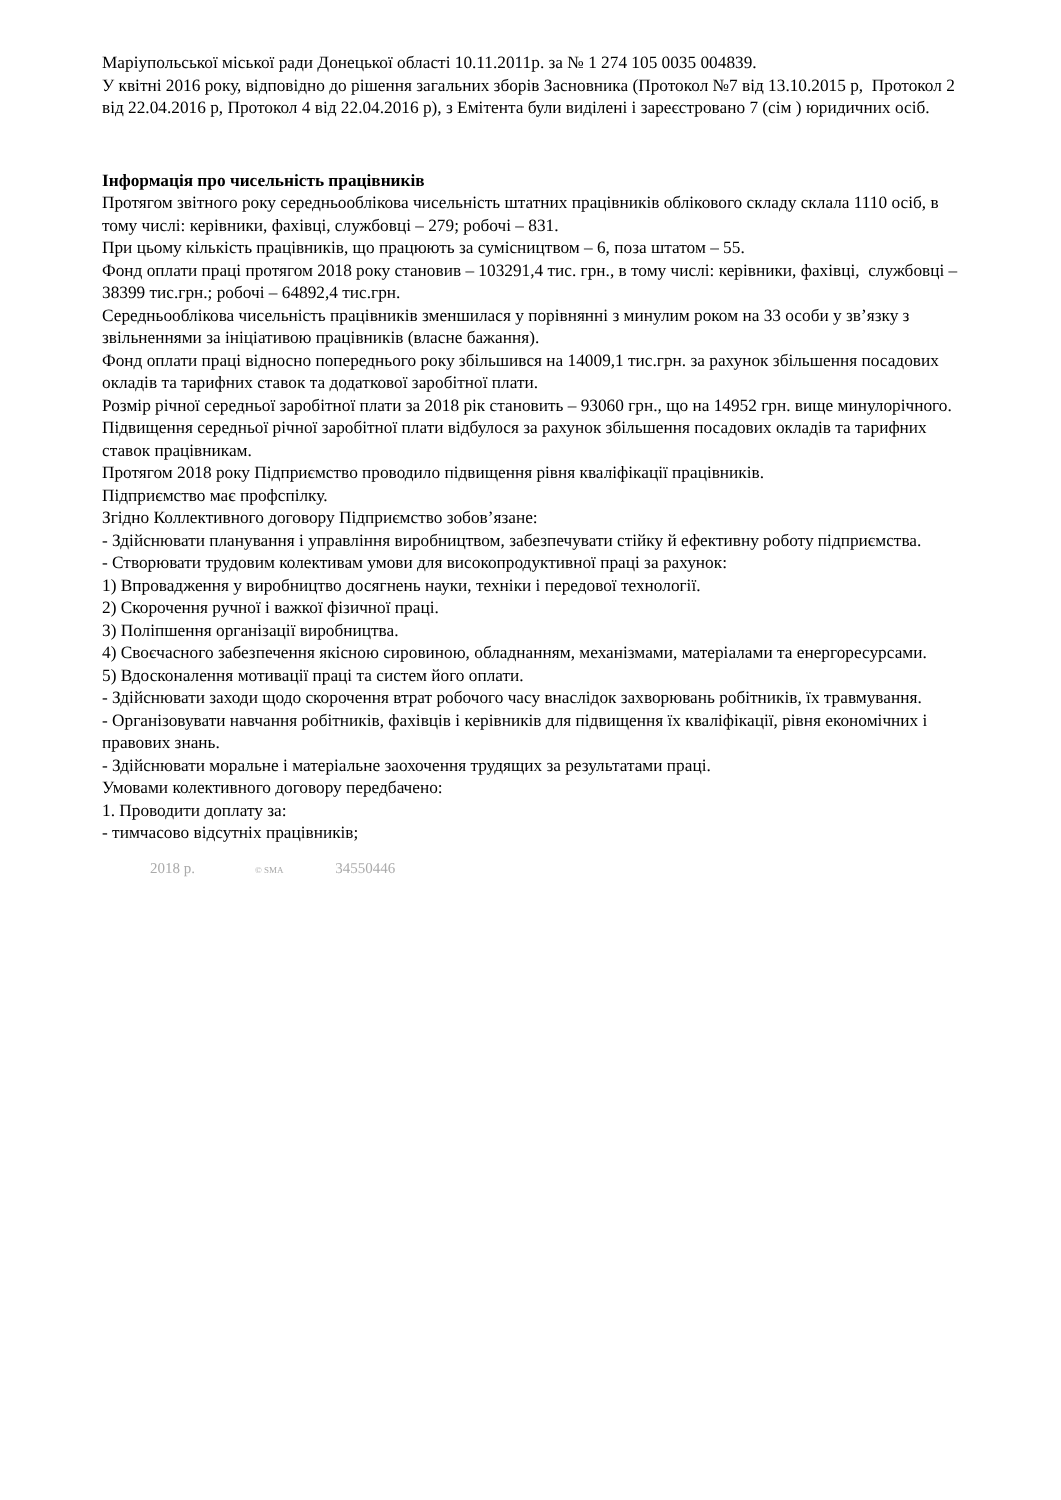Маріупольської міської ради Донецької області 10.11.2011р. за № 1 274 105 0035 004839.
У квітні 2016 року, відповідно до рішення загальних зборів Засновника (Протокол №7 від 13.10.2015 р, Протокол 2 від 22.04.2016 р, Протокол 4 від 22.04.2016 р), з Емітента були виділені і зареєстровано 7 (сім ) юридичних осіб.
Інформація про чисельність працівників
Протягом звітного року середньооблікова чисельність штатних працівників облікового складу склала 1110 осіб, в тому числі: керівники, фахівці, службовці – 279; робочі – 831.
При цьому кількість працівників, що працюють за сумісництвом – 6, поза штатом – 55.
Фонд оплати праці протягом 2018 року становив – 103291,4 тис. грн., в тому числі: керівники, фахівці, службовці – 38399 тис.грн.; робочі – 64892,4 тис.грн.
Середньооблікова чисельність працівників зменшилася у порівнянні з минулим роком на 33 особи у зв’язку з звільненнями за ініціативою працівників (власне бажання).
Фонд оплати праці відносно попереднього року збільшився на 14009,1 тис.грн. за рахунок збільшення посадових окладів та тарифних ставок та додаткової заробітної плати.
Розмір річної середньої заробітної плати за 2018 рік становить – 93060 грн., що на 14952 грн. вище минулорічного. Підвищення середньої річної заробітної плати відбулося за рахунок збільшення посадових окладів та тарифних ставок працівникам.
Протягом 2018 року Підприємство проводило підвищення рівня кваліфікації працівників.
Підприємство має профспілку.
Згідно Коллективного договору Підприємство зобов’язане:
- Здійснювати планування і управління виробництвом, забезпечувати стійку й ефективну роботу підприємства.
- Створювати трудовим колективам умови для високопродуктивної праці за рахунок:
1) Впровадження у виробництво досягнень науки, техніки і передової технології.
2) Скорочення ручної і важкої фізичної праці.
3) Поліпшення організації виробництва.
4) Своєчасного забезпечення якісною сировиною, обладнанням, механізмами, матеріалами та енергоресурсами.
5) Вдосконалення мотивації праці та систем його оплати.
- Здійснювати заходи щодо скорочення втрат робочого часу внаслідок захворювань робітників, їх травмування.
- Організовувати навчання робітників, фахівців і керівників для підвищення їх кваліфікації, рівня економічних і правових знань.
- Здійснювати моральне і матеріальне заохочення трудящих за результатами праці.
Умовами колективного договору передбачено:
1. Проводити доплату за:
- тимчасово відсутніх працівників;
2018 р. © SMA 34550446